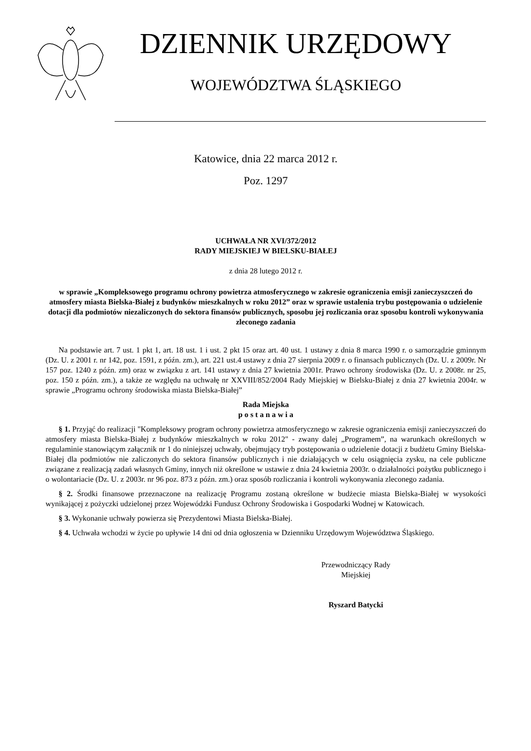DZIENNIK URZĘDOWY
WOJEWÓDZTWA ŚLĄSKIEGO
Katowice, dnia 22 marca 2012 r.
Poz. 1297
UCHWAŁA NR XVI/372/2012
RADY MIEJSKIEJ W BIELSKU-BIAŁEJ
z dnia 28 lutego 2012 r.
w sprawie „Kompleksowego programu ochrony powietrza atmosferycznego w zakresie ograniczenia emisji zanieczyszczeń do atmosfery miasta Bielska-Białej z budynków mieszkalnych w roku 2012” oraz w sprawie ustalenia trybu postępowania o udzielenie dotacji dla podmiotów niezaliczonych do sektora finansów publicznych, sposobu jej rozliczania oraz sposobu kontroli wykonywania zleconego zadania
Na podstawie art. 7 ust. 1 pkt 1, art. 18 ust. 1 i ust. 2 pkt 15 oraz art. 40 ust. 1 ustawy z dnia 8 marca 1990 r. o samorządzie gminnym (Dz. U. z 2001 r. nr 142, poz. 1591, z późn. zm.), art. 221 ust.4 ustawy z dnia 27 sierpnia 2009 r. o finansach publicznych (Dz. U. z 2009r. Nr 157 poz. 1240 z późn. zm) oraz w związku z art. 141 ustawy z dnia 27 kwietnia 2001r. Prawo ochrony środowiska (Dz. U. z 2008r. nr 25, poz. 150 z późn. zm.), a także ze względu na uchwałę nr XXVIII/852/2004 Rady Miejskiej w Bielsku-Białej z dnia 27 kwietnia 2004r. w sprawie „Programu ochrony środowiska miasta Bielska-Białej”
Rada Miejska
p o s t a n a w i a
§ 1. Przyjąć do realizacji "Kompleksowy program ochrony powietrza atmosferycznego w zakresie ograniczenia emisji zanieczyszczeń do atmosfery miasta Bielska-Białej z budynków mieszkalnych w roku 2012" - zwany dalej „Programem”, na warunkach określonych w regulaminie stanowiącym załącznik nr 1 do niniejszej uchwały, obejmujący tryb postępowania o udzielenie dotacji z budżetu Gminy Bielska-Białej dla podmiotów nie zaliczonych do sektora finansów publicznych i nie działających w celu osiągnięcia zysku, na cele publiczne związane z realizacją zadań własnych Gminy, innych niż określone w ustawie z dnia 24 kwietnia 2003r. o działalności pożytku publicznego i o wolontariacie (Dz. U. z 2003r. nr 96 poz. 873 z późn. zm.) oraz sposób rozliczania i kontroli wykonywania zleconego zadania.
§ 2. Środki finansowe przeznaczone na realizację Programu zostaną określone w budżecie miasta Bielska-Białej w wysokości wynikającej z pożyczki udzielonej przez Wojewódzki Fundusz Ochrony Środowiska i Gospodarki Wodnej w Katowicach.
§ 3. Wykonanie uchwały powierza się Prezydentowi Miasta Bielska-Białej.
§ 4. Uchwała wchodzi w życie po upływie 14 dni od dnia ogłoszenia w Dzienniku Urzędowym Województwa Śląskiego.
Przewodniczący Rady
Miejskiej
Ryszard Batycki